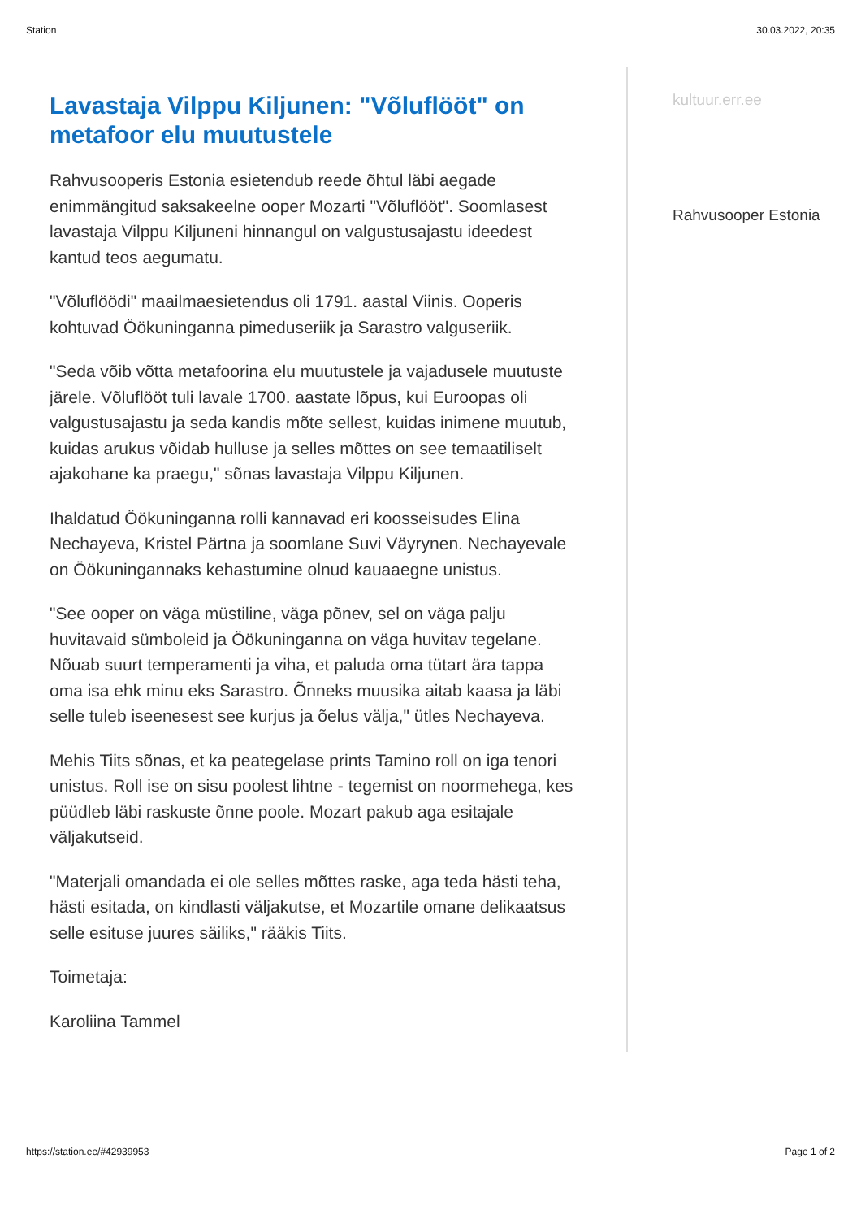Station 30.03.2022, 20:35
Lavastaja Vilppu Kiljunen: "Võluflööt" on metafoor elu muutustele
Rahvusooperis Estonia esietendub reede õhtul läbi aegade enimmängitud saksakeelne ooper Mozarti "Võluflööt". Soomlasest lavastaja Vilppu Kiljuneni hinnangul on valgustusajastu ideedest kantud teos aegumatu.
"Võluflöödi" maailmaesietendus oli 1791. aastal Viinis. Ooperis kohtuvad Öökuninganna pimeduseriik ja Sarastro valguseriik.
"Seda võib võtta metafoorina elu muutustele ja vajadusele muutuste järele. Võluflööt tuli lavale 1700. aastate lõpus, kui Euroopas oli valgustusajastu ja seda kandis mõte sellest, kuidas inimene muutub, kuidas arukus võidab hulluse ja selles mõttes on see temaatiliselt ajakohane ka praegu," sõnas lavastaja Vilppu Kiljunen.
Ihaldatud Öökuninganna rolli kannavad eri koosseisudes Elina Nechayeva, Kristel Pärtna ja soomlane Suvi Väyrynen. Nechayevale on Öökuningannaks kehastumine olnud kauaaegne unistus.
"See ooper on väga müstiline, väga põnev, sel on väga palju huvitavaid sümboleid ja Öökuninganna on väga huvitav tegelane. Nõuab suurt temperamenti ja viha, et paluda oma tütart ära tappa oma isa ehk minu eks Sarastro. Õnneks muusika aitab kaasa ja läbi selle tuleb iseenesest see kurjus ja õelus välja," ütles Nechayeva.
Mehis Tiits sõnas, et ka peategelase prints Tamino roll on iga tenori unistus. Roll ise on sisu poolest lihtne - tegemist on noormehega, kes püüdleb läbi raskuste õnne poole. Mozart pakub aga esitajale väljakutseid.
"Materjali omandada ei ole selles mõttes raske, aga teda hästi teha, hästi esitada, on kindlasti väljakutse, et Mozartile omane delikaatsus selle esituse juures säiliks," rääkis Tiits.
Toimetaja:
Karoliina Tammel
kultuur.err.ee
Rahvusooper Estonia
https://station.ee/#42939953 Page 1 of 2